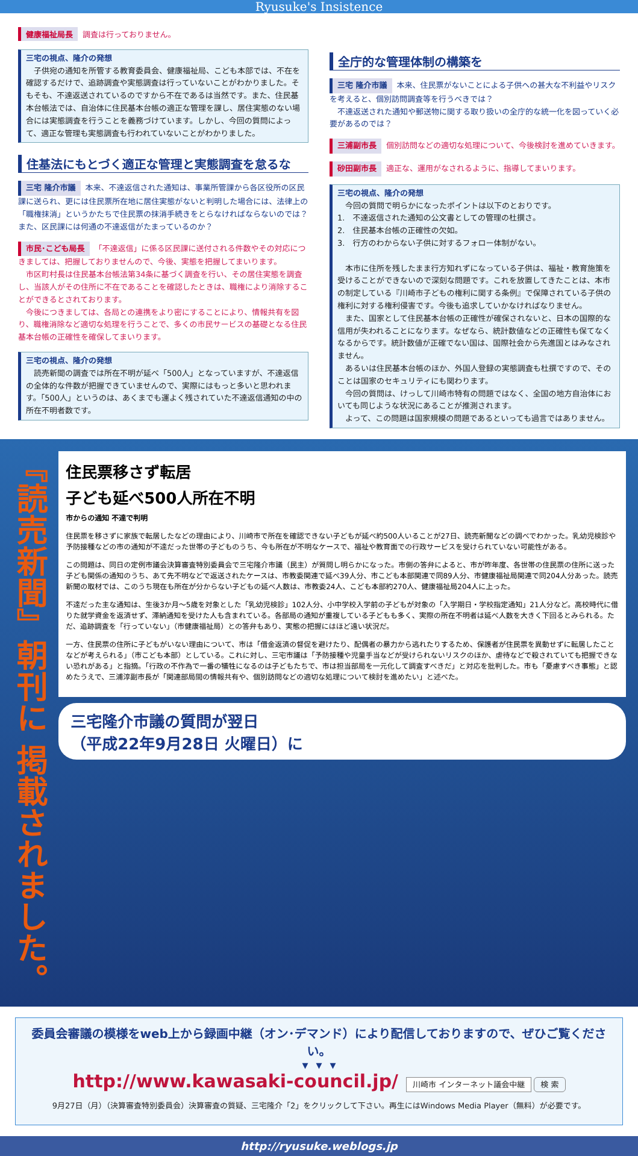Ryusuke's Insistence
健康福祉局長 調査は行っておりません。
三宅の視点、隆介の発想
　子供宛の通知を所管する教育委員会、健康福祉局、こども本部では、不在を確認するだけで、追跡調査や実態調査は行っていないことがわかりました。そもそも、不達返送されているのですから不在であるは当然です。また、住民基本台帳法では、自治体に住民基本台帳の適正な管理を課し、居住実態のない場合には実態調査を行うことを義務づけています。しかし、今回の質問によって、適正な管理も実態調査も行われていないことがわかりました。
住基法にもとづく適正な管理と実態調査を怠るな
三宅 隆介市議 本来、不達返信された通知は、事業所管課から各区役所の区民課に送られ、更には住民票所在地に居住実態がないと判明した場合には、法律上の「職権抹消」というかたちで住民票の抹消手続きをとらなければならないのでは？また、区民課には何通の不達返信がたまっているのか？
市民･こども局長 「不達返信」に係る区民課に送付される件数やその対応につきましては、把握しておりませんので、今後、実態を把握してまいります。
　市区町村長は住民基本台帳法第34条に基づく調査を行い、その居住実態を調査し、当該人がその住所に不在であることを確認したときは、職権により消除することができるとされております。
　今後につきましては、各局との連携をより密にすることにより、情報共有を図り、職権消除など適切な処理を行うことで、多くの市民サービスの基礎となる住民基本台帳の正確性を確保してまいります。
三宅の視点、隆介の発想
　読売新聞の調査では所在不明が延べ「500人」となっていますが、不達返信の全体的な件数が把握できていませんので、実際にはもっと多いと思われます。「500人」というのは、あくまでも運よく残されていた不達返信通知の中の所在不明者数です。
全庁的な管理体制の構築を
三宅 隆介市議 本来、住民票がないことによる子供への甚大な不利益やリスクを考えると、個別訪問調査等を行うべきでは？
　不達返送された通知や郵送物に関する取り扱いの全庁的な統一化を図っていく必要があるのでは？
三浦副市長 個別訪問などの適切な処理について、今後検討を進めていきます。
砂田副市長 適正な、運用がなされるように、指導してまいります。
三宅の視点、隆介の発想
　今回の質問で明らかになったポイントは以下のとおりです。
1.　不達返信された通知の公文書としての管理の杜撰さ。
2.　住民基本台帳の正確性の欠如。
3.　行方のわからない子供に対するフォロー体制がない。
　本市に住所を残したまま行方知れずになっている子供は、福祉・教育施策を受けることができないので深刻な問題です。これを放置してきたことは、本市の制定している『川崎市子どもの権利に関する条例』で保障されている子供の権利に対する権利侵害です。今後も追求していかなければなりません。
　また、国家として住民基本台帳の正確性が確保されないと、日本の国際的な信用が失われることになります。なぜなら、統計数値などの正確性も保てなくなるからです。統計数値が正確でない国は、国際社会から先進国とはみなされません。
　あるいは住民基本台帳のほか、外国人登録の実態調査も杜撰ですので、そのことは国家のセキュリティにも関わります。
　今回の質問は、けっして川崎市特有の問題ではなく、全国の地方自治体においても同じような状況にあることが推測されます。
　よって、この問題は国家規模の問題であるといっても過言ではありません。
『読売新聞』朝刊に 掲載されました。
住民票移さず転居
子ども延べ500人所在不明
市からの通知 不達で判明
住民票を移さずに家族で転居したなどの理由により、川崎市で所在を確認できない子どもが延べ約500人いることが27日、読売新聞などの調べでわかった。乳幼児検診や予防接種などの市の通知が不達だった世帯の子どものうち、今も所在が不明なケースで、福祉や教育面での行政サービスを受けられていない可能性がある。
この問題は、同日の定例市議会決算審査特別委員会で三宅隆介市議（民主）が質問し明らかになった。市側の答弁によると、市が昨年度、各世帯の住民票の住所に送った子ども関係の通知のうち、あて先不明などで返送されたケースは、市教委関連で延べ39人分、市こども本部関連で同89人分、市健康福祉局関連で同204人分あった。読売新聞の取材では、このうち現在も所在が分からない子どもの延べ人数は、市教委24人、こども本部約270人、健康福祉局204人に上った。
不達だった主な通知は、生後3か月～5歳を対象とした「乳幼児検診」102人分、小中学校入学前の子どもが対象の「入学期日・学校指定通知」21人分など。高校時代に借りた就学資金を返済せず、滞納通知を受けた人も含まれている。各部局の通知が重複している子どもも多く、実際の所在不明者は延べ人数を大きく下回るとみられる。ただ、追跡調査を「行っていない」（市健康福祉局）との答弁もあり、実態の把握にはほど遠い状況だ。
一方、住民票の住所に子どもがいない理由について、市は「借金返済の督促を避けたり、配偶者の暴力から逃れたりするため、保護者が住民票を異動せずに転居したことなどが考えられる」（市こども本部）としている。これに対し、三宅市議は「予防接種や児童手当などが受けられないリスクのほか、虐待などで殺されていても把握できない恐れがある」と指摘。「行政の不作為で一番の犠牲になるのは子どもたちで、市は担当部局を一元化して調査すべきだ」と対応を批判した。市も「憂慮すべき事態」と認めたうえで、三浦淳副市長が「関連部局間の情報共有や、個別訪問などの適切な処理について検討を進めたい」と述べた。
三宅隆介市議の質問が翌日
（平成22年9月28日 火曜日）に
委員会審議の模様をweb上から録画中継（オン･デマンド）により配信しておりますので、ぜひご覧ください。
▼　▼　▼
http://www.kawasaki-council.jp/　川崎市 インターネット議会中継 検 索
9月27日（月）（決算審査特別委員会）決算審査の質疑、三宅隆介「2」をクリックして下さい。再生にはWindows Media Player（無料）が必要です。
http://ryusuke.weblogs.jp